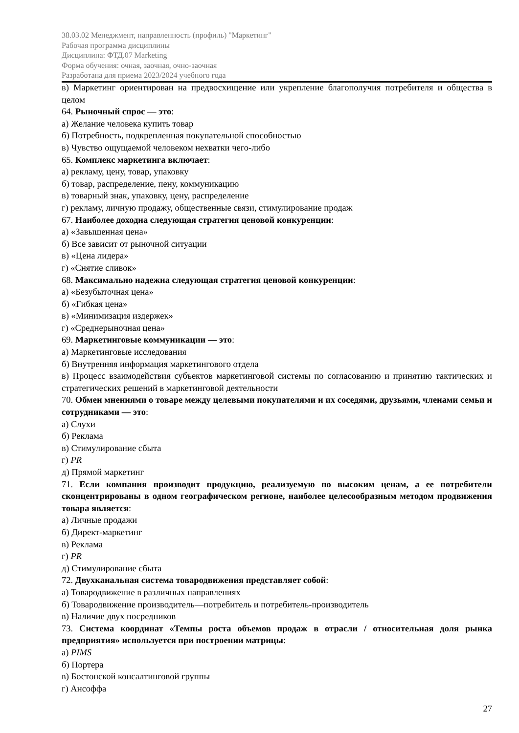38.03.02 Менеджмент, направленность (профиль) "Маркетинг"
Рабочая программа дисциплины
Дисциплина: ФТД.07 Marketing
Форма обучения: очная, заочная, очно-заочная
Разработана для приема 2023/2024 учебного года
в) Маркетинг ориентирован на предвосхищение или укрепление благополучия потребителя и общества в целом
64. Рыночный спрос — это:
а) Желание человека купить товар
б) Потребность, подкрепленная покупательной способностью
в) Чувство ощущаемой человеком нехватки чего-либо
65. Комплекс маркетинга включает:
а) рекламу, цену, товар, упаковку
б) товар, распределение, пену, коммуникацию
в) товарный знак, упаковку, цену, распределение
г) рекламу, личную продажу, общественные связи, стимулирование продаж
67. Наиболее доходна следующая стратегия ценовой конкуренции:
а) «Завышенная цена»
б) Все зависит от рыночной ситуации
в) «Цена лидера»
г) «Снятие сливок»
68. Максимально надежна следующая стратегия ценовой конкуренции:
а) «Безубыточная цена»
б) «Гибкая цена»
в) «Минимизация издержек»
г) «Среднерыночная цена»
69. Маркетинговые коммуникации — это:
а) Маркетинговые исследования
б) Внутренняя информация маркетингового отдела
в) Процесс взаимодействия субъектов маркетинговой системы по согласованию и принятию тактических и стратегических решений в маркетинговой деятельности
70. Обмен мнениями о товаре между целевыми покупателями и их соседями, друзьями, членами семьи и сотрудниками — это:
а) Слухи
б) Реклама
в) Стимулирование сбыта
г) PR
д) Прямой маркетинг
71. Если компания производит продукцию, реализуемую по высоким ценам, а ее потребители сконцентрированы в одном географическом регионе, наиболее целесообразным методом продвижения товара является:
а) Личные продажи
б) Директ-маркетинг
в) Реклама
г) PR
д) Стимулирование сбыта
72. Двухканальная система товародвижения представляет собой:
а) Товародвижение в различных направлениях
б) Товародвижение производитель—потребитель и потребитель-производитель
в) Наличие двух посредников
73. Система координат «Темпы роста объемов продаж в отрасли / относительная доля рынка предприятия» используется при построении матрицы:
а) PIMS
б) Портера
в) Бостонской консалтинговой группы
г) Ансоффа
27